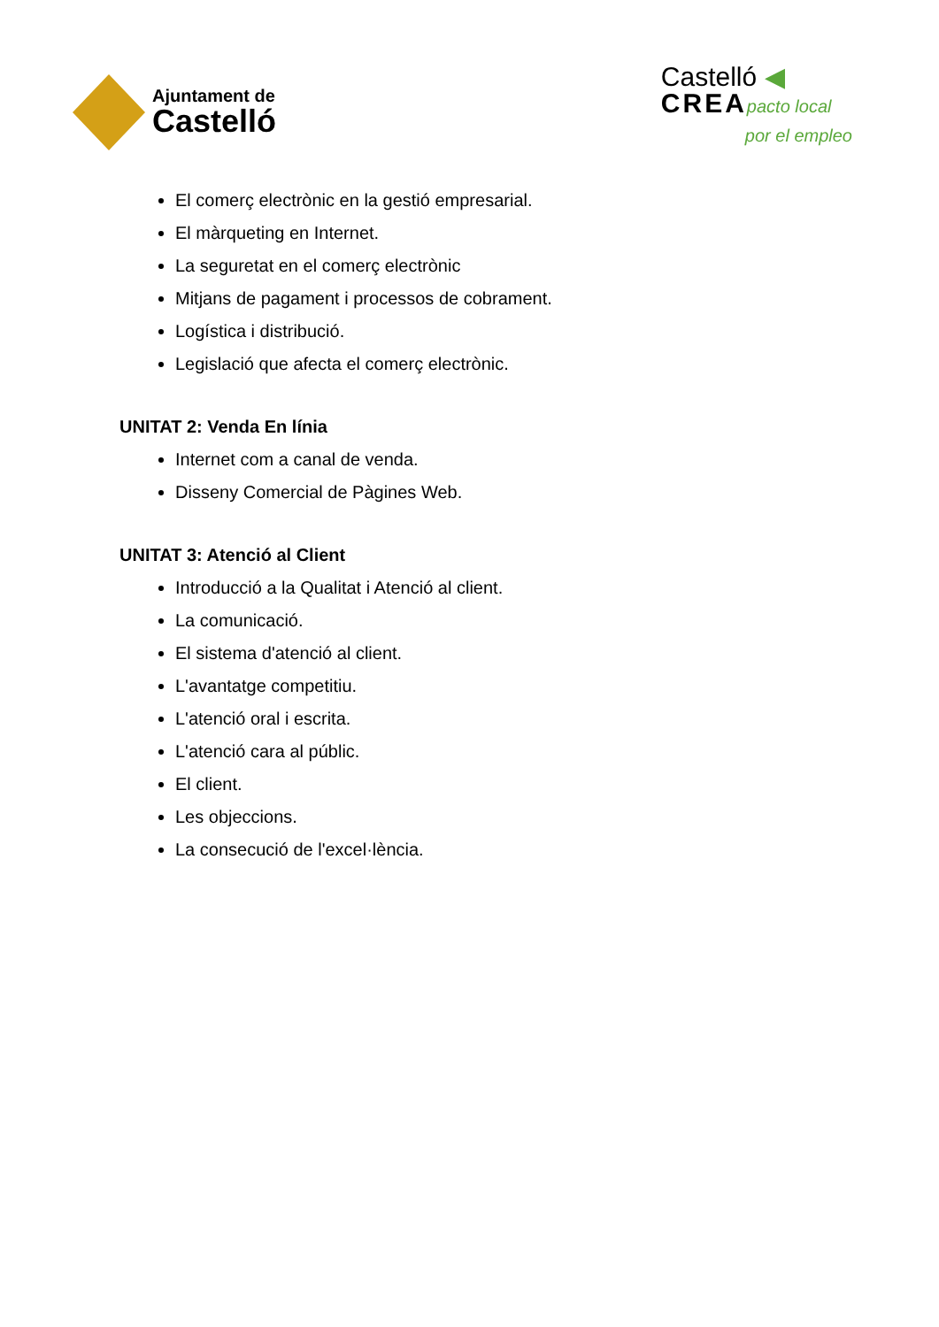Ajuntament de
Castelló
Castelló ◀
CREA pacto local
por el empleo
El comerç electrònic en la gestió empresarial.
El màrqueting en Internet.
La seguretat en el comerç electrònic
Mitjans de pagament i processos de cobrament.
Logística i distribució.
Legislació que afecta el comerç electrònic.
UNITAT 2: Venda En línia
Internet com a canal de venda.
Disseny Comercial de Pàgines Web.
UNITAT 3: Atenció al Client
Introducció a la Qualitat i Atenció al client.
La comunicació.
El sistema d'atenció al client.
L'avantatge competitiu.
L'atenció oral i escrita.
L'atenció cara al públic.
El client.
Les objeccions.
La consecució de l'excel·lència.